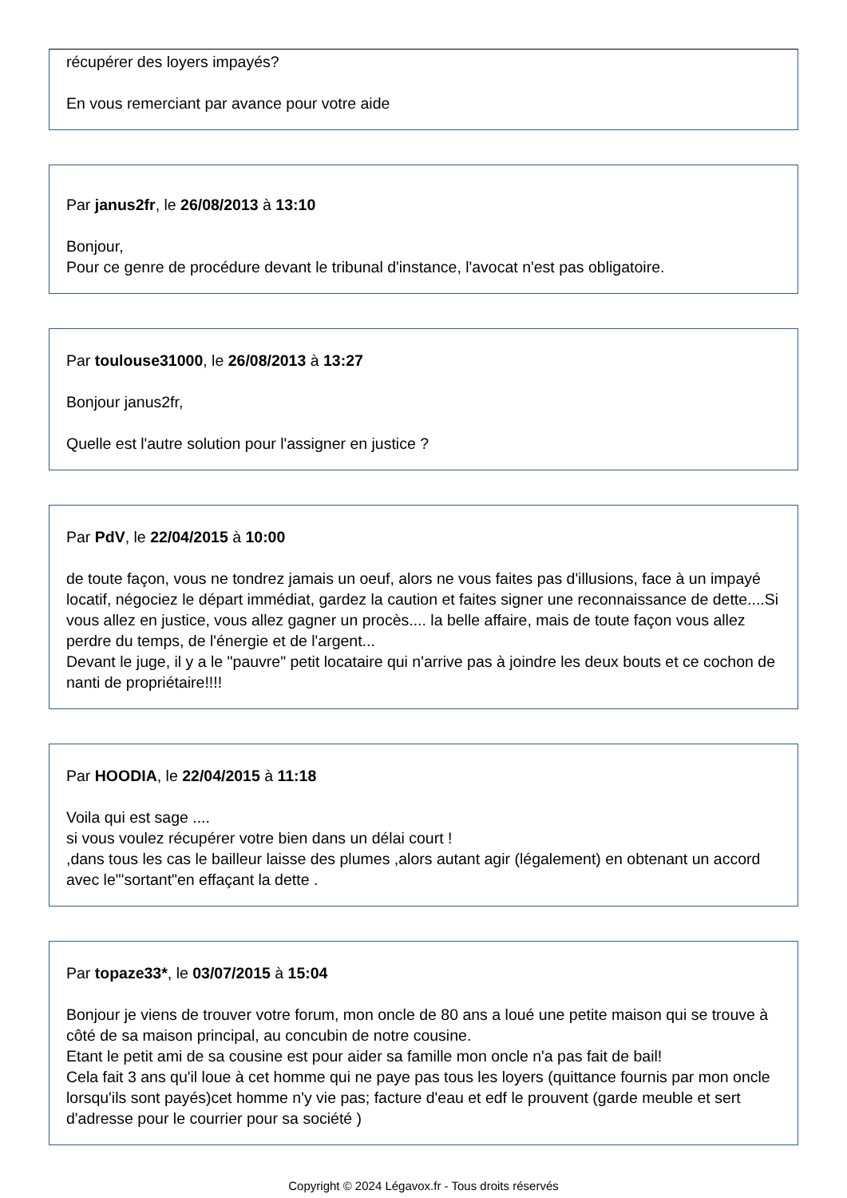récupérer des loyers impayés?
En vous remerciant par avance pour votre aide
Par janus2fr, le 26/08/2013 à 13:10
Bonjour,
Pour ce genre de procédure devant le tribunal d'instance, l'avocat n'est pas obligatoire.
Par toulouse31000, le 26/08/2013 à 13:27
Bonjour janus2fr,
Quelle est l'autre solution pour l'assigner en justice ?
Par PdV, le 22/04/2015 à 10:00
de toute façon, vous ne tondrez jamais un oeuf, alors ne vous faites pas d'illusions, face à un impayé locatif, négociez le départ immédiat, gardez la caution et faites signer une reconnaissance de dette....Si vous allez en justice, vous allez gagner un procès.... la belle affaire, mais de toute façon vous allez perdre du temps, de l'énergie et de l'argent...
Devant le juge, il y a le "pauvre" petit locataire qui n'arrive pas à joindre les deux bouts et ce cochon de nanti de propriétaire!!!!
Par HOODIA, le 22/04/2015 à 11:18
Voila qui est sage ....
si vous voulez récupérer votre bien dans un délai court !
,dans tous les cas le bailleur laisse des plumes ,alors autant agir (légalement) en obtenant un accord avec le"'sortant"en effaçant la dette .
Par topaze33*, le 03/07/2015 à 15:04
Bonjour je viens de trouver votre forum, mon oncle de 80 ans a loué une petite maison qui se trouve à côté de sa maison principal, au concubin de notre cousine.
Etant le petit ami de sa cousine est pour aider sa famille mon oncle n'a pas fait de bail!
Cela fait 3 ans qu'il loue à cet homme qui ne paye pas tous les loyers (quittance fournis par mon oncle lorsqu'ils sont payés)cet homme n'y vie pas; facture d'eau et edf le prouvent (garde meuble et sert d'adresse pour le courrier pour sa société )
Copyright © 2024 Légavox.fr - Tous droits réservés